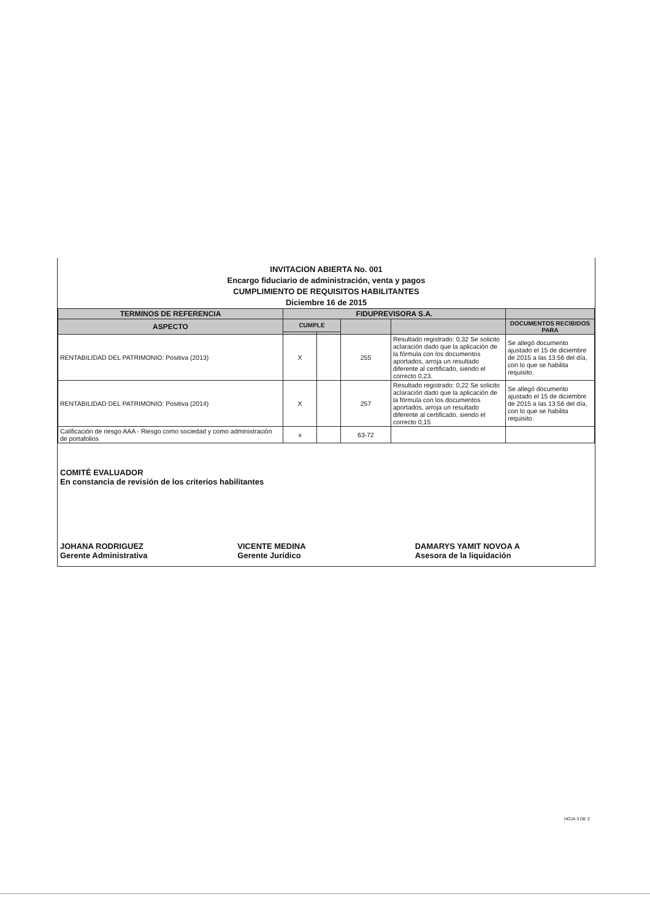INVITACION ABIERTA No. 001
Encargo fiduciario de administración, venta y pagos
CUMPLIMIENTO DE REQUISITOS HABILITANTES
Diciembre 16 de 2015
| TERMINOS DE REFERENCIA | FIDUPREVISORA S.A. | | | | |
| --- | --- | --- | --- | --- | --- |
| ASPECTO | CUMPLE | | | | DOCUMENTOS RECIBIDOS PARA |
| RENTABILIDAD DEL PATRIMONIO: Positiva (2013) | X | | 255 | Resultado registrado: 0,32 Se solicito aclaración dado que la aplicación de la fórmula con los documentos aportados, arroja un resultado diferente al certificado, siendo el correcto 0,23. | Se allegó documento ajustado el 15 de diciembre de 2015 a las 13:56 del día, con lo que se habilita requisito. |
| RENTABILIDAD DEL PATRIMONIO: Positiva (2014) | X | | 257 | Resultado registrado: 0,22 Se solicito aclaración dado que la aplicación de la fórmula con los documentos aportados, arroja un resultado diferente al certificado, siendo el correcto 0,15 | Se allegó documento ajustado el 15 de diciembre de 2015 a las 13:56 del día, con lo que se habilita requisito. |
| Calificación de riesgo AAA - Riesgo como sociedad y como administración de portafolios | x | | 63-72 | | |
COMITÉ EVALUADOR
En constancia de revisión de los criterios habilitantes
JOHANA RODRIGUEZ
Gerente Administrativa
VICENTE MEDINA
Gerente Jurídico
DAMARYS YAMIT NOVOA A
Asesora de la liquidación
HOJA 3 DE 3